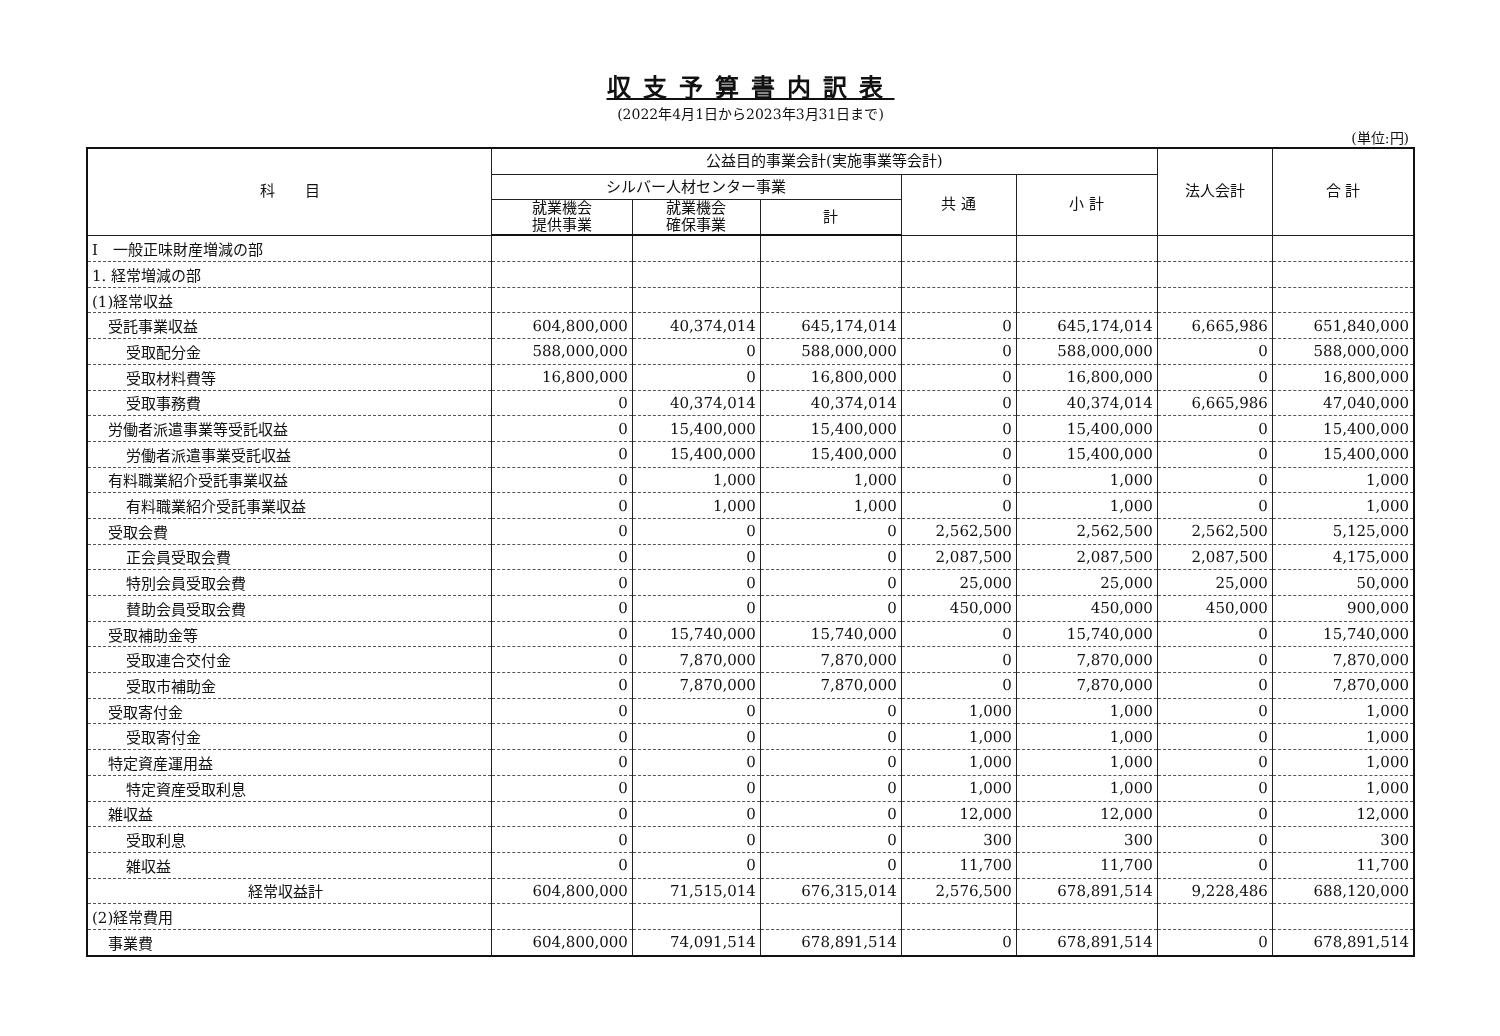収支予算書内訳表
(2022年4月1日から2023年3月31日まで)
(単位:円)
| 科 目 | 公益目的事業会計(実施事業等会計) | | | | | 法人会計 | 合 計 |
| --- | --- | --- | --- | --- | --- | --- | --- |
| | シルバー人材センター事業 | | | 共 通 | 小 計 | | |
| | 就業機会 提供事業 | 就業機会 確保事業 | 計 | | | | |
| Ⅰ 一般正味財産増減の部 | | | | | | | |
| 1. 経常増減の部 | | | | | | | |
| (1)経常収益 | | | | | | | |
| 受託事業収益 | 604,800,000 | 40,374,014 | 645,174,014 | 0 | 645,174,014 | 6,665,986 | 651,840,000 |
| 受取配分金 | 588,000,000 | 0 | 588,000,000 | 0 | 588,000,000 | 0 | 588,000,000 |
| 受取材料費等 | 16,800,000 | 0 | 16,800,000 | 0 | 16,800,000 | 0 | 16,800,000 |
| 受取事務費 | 0 | 40,374,014 | 40,374,014 | 0 | 40,374,014 | 6,665,986 | 47,040,000 |
| 労働者派遣事業等受託収益 | 0 | 15,400,000 | 15,400,000 | 0 | 15,400,000 | 0 | 15,400,000 |
| 労働者派遣事業受託収益 | 0 | 15,400,000 | 15,400,000 | 0 | 15,400,000 | 0 | 15,400,000 |
| 有料職業紹介受託事業収益 | 0 | 1,000 | 1,000 | 0 | 1,000 | 0 | 1,000 |
| 有料職業紹介受託事業収益 | 0 | 1,000 | 1,000 | 0 | 1,000 | 0 | 1,000 |
| 受取会費 | 0 | 0 | 0 | 2,562,500 | 2,562,500 | 2,562,500 | 5,125,000 |
| 正会員受取会費 | 0 | 0 | 0 | 2,087,500 | 2,087,500 | 2,087,500 | 4,175,000 |
| 特別会員受取会費 | 0 | 0 | 0 | 25,000 | 25,000 | 25,000 | 50,000 |
| 賛助会員受取会費 | 0 | 0 | 0 | 450,000 | 450,000 | 450,000 | 900,000 |
| 受取補助金等 | 0 | 15,740,000 | 15,740,000 | 0 | 15,740,000 | 0 | 15,740,000 |
| 受取連合交付金 | 0 | 7,870,000 | 7,870,000 | 0 | 7,870,000 | 0 | 7,870,000 |
| 受取市補助金 | 0 | 7,870,000 | 7,870,000 | 0 | 7,870,000 | 0 | 7,870,000 |
| 受取寄付金 | 0 | 0 | 0 | 1,000 | 1,000 | 0 | 1,000 |
| 受取寄付金 | 0 | 0 | 0 | 1,000 | 1,000 | 0 | 1,000 |
| 特定資産運用益 | 0 | 0 | 0 | 1,000 | 1,000 | 0 | 1,000 |
| 特定資産受取利息 | 0 | 0 | 0 | 1,000 | 1,000 | 0 | 1,000 |
| 雑収益 | 0 | 0 | 0 | 12,000 | 12,000 | 0 | 12,000 |
| 受取利息 | 0 | 0 | 0 | 300 | 300 | 0 | 300 |
| 雑収益 | 0 | 0 | 0 | 11,700 | 11,700 | 0 | 11,700 |
| 経常収益計 | 604,800,000 | 71,515,014 | 676,315,014 | 2,576,500 | 678,891,514 | 9,228,486 | 688,120,000 |
| (2)経常費用 | | | | | | | |
| 事業費 | 604,800,000 | 74,091,514 | 678,891,514 | 0 | 678,891,514 | 0 | 678,891,514 |